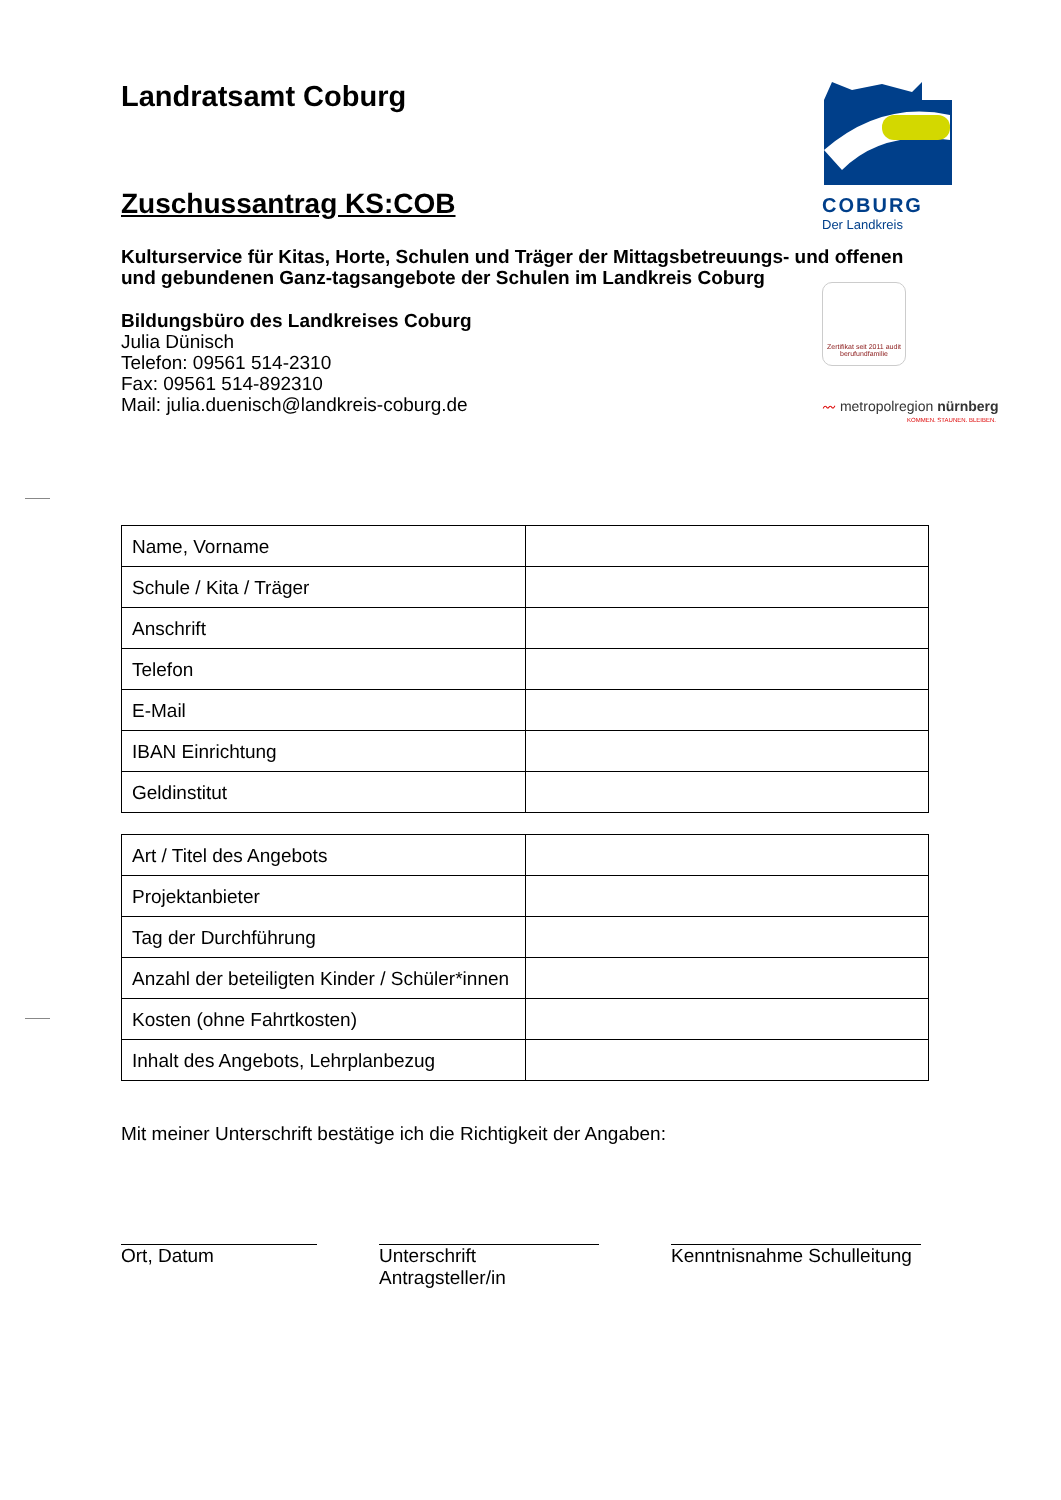COBURG
Der Landkreis
Zertifikat seit 2011 audit berufundfamilie
〰 metropolregion nürnberg
KOMMEN. STAUNEN. BLEIBEN.
Landratsamt Coburg
Zuschussantrag KS:COB
Kulturservice für Kitas, Horte, Schulen und Träger der Mittagsbetreuungs- und offenen und gebundenen Ganz-tagsangebote der Schulen im Landkreis Coburg
Bildungsbüro des Landkreises Coburg
Julia Dünisch
Telefon: 09561 514-2310
Fax: 09561 514-892310
Mail: julia.duenisch@landkreis-coburg.de
| Name, Vorname | |
| Schule / Kita / Träger | |
| Anschrift | |
| Telefon | |
| E-Mail | |
| IBAN Einrichtung | |
| Geldinstitut | |
| Art / Titel des Angebots | |
| Projektanbieter | |
| Tag der Durchführung | |
| Anzahl der beteiligten Kinder / Schüler*innen | |
| Kosten (ohne Fahrtkosten) | |
| Inhalt des Angebots, Lehrplanbezug | |
Mit meiner Unterschrift bestätige ich die Richtigkeit der Angaben:
Ort, Datum Unterschrift Antragsteller/in
Kenntnisnahme Schulleitung